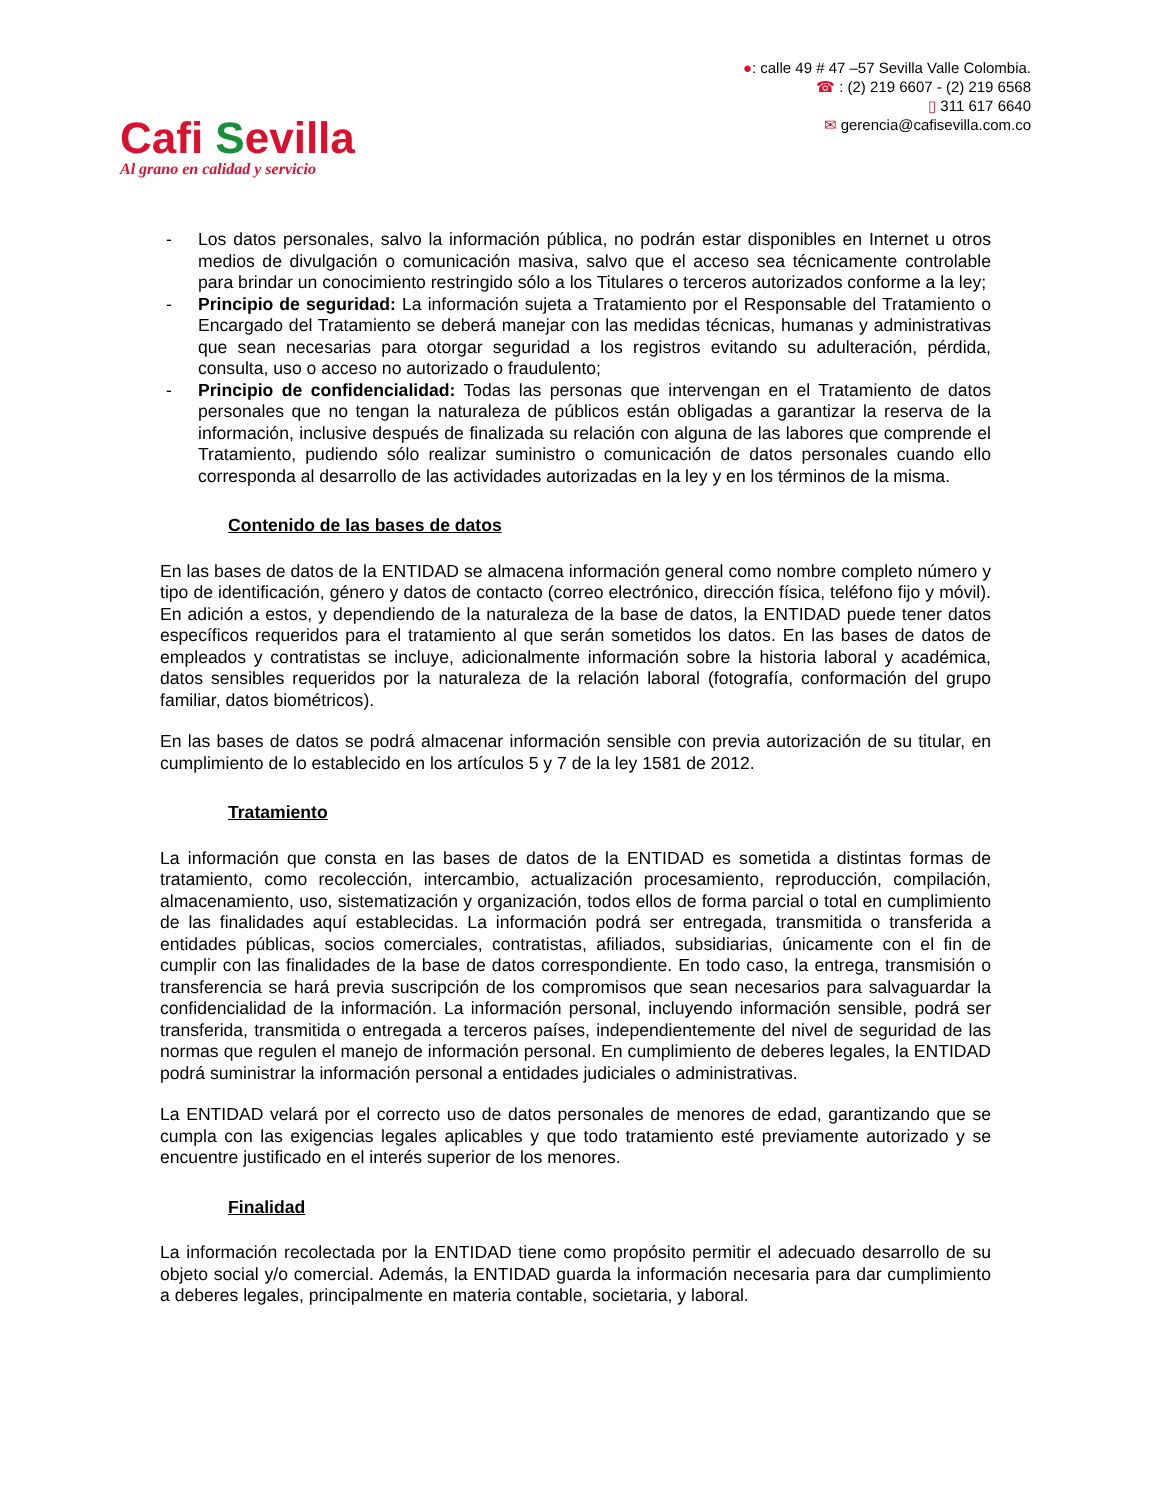Cafi Sevilla
Al grano en calidad y servicio
●: calle 49 # 47 –57 Sevilla Valle Colombia.
☎ : (2) 219 6607 - (2) 219 6568
▯ 311 617 6640
✉ gerencia@cafisevilla.com.co
- Los datos personales, salvo la información pública, no podrán estar disponibles en Internet u otros medios de divulgación o comunicación masiva, salvo que el acceso sea técnicamente controlable para brindar un conocimiento restringido sólo a los Titulares o terceros autorizados conforme a la ley;
- Principio de seguridad: La información sujeta a Tratamiento por el Responsable del Tratamiento o Encargado del Tratamiento se deberá manejar con las medidas técnicas, humanas y administrativas que sean necesarias para otorgar seguridad a los registros evitando su adulteración, pérdida, consulta, uso o acceso no autorizado o fraudulento;
- Principio de confidencialidad: Todas las personas que intervengan en el Tratamiento de datos personales que no tengan la naturaleza de públicos están obligadas a garantizar la reserva de la información, inclusive después de finalizada su relación con alguna de las labores que comprende el Tratamiento, pudiendo sólo realizar suministro o comunicación de datos personales cuando ello corresponda al desarrollo de las actividades autorizadas en la ley y en los términos de la misma.
Contenido de las bases de datos
En las bases de datos de la ENTIDAD se almacena información general como nombre completo número y tipo de identificación, género y datos de contacto (correo electrónico, dirección física, teléfono fijo y móvil). En adición a estos, y dependiendo de la naturaleza de la base de datos, la ENTIDAD puede tener datos específicos requeridos para el tratamiento al que serán sometidos los datos. En las bases de datos de empleados y contratistas se incluye, adicionalmente información sobre la historia laboral y académica, datos sensibles requeridos por la naturaleza de la relación laboral (fotografía, conformación del grupo familiar, datos biométricos).
En las bases de datos se podrá almacenar información sensible con previa autorización de su titular, en cumplimiento de lo establecido en los artículos 5 y 7 de la ley 1581 de 2012.
Tratamiento
La información que consta en las bases de datos de la ENTIDAD es sometida a distintas formas de tratamiento, como recolección, intercambio, actualización procesamiento, reproducción, compilación, almacenamiento, uso, sistematización y organización, todos ellos de forma parcial o total en cumplimiento de las finalidades aquí establecidas. La información podrá ser entregada, transmitida o transferida a entidades públicas, socios comerciales, contratistas, afiliados, subsidiarias, únicamente con el fin de cumplir con las finalidades de la base de datos correspondiente. En todo caso, la entrega, transmisión o transferencia se hará previa suscripción de los compromisos que sean necesarios para salvaguardar la confidencialidad de la información. La información personal, incluyendo información sensible, podrá ser transferida, transmitida o entregada a terceros países, independientemente del nivel de seguridad de las normas que regulen el manejo de información personal. En cumplimiento de deberes legales, la ENTIDAD podrá suministrar la información personal a entidades judiciales o administrativas.
La ENTIDAD velará por el correcto uso de datos personales de menores de edad, garantizando que se cumpla con las exigencias legales aplicables y que todo tratamiento esté previamente autorizado y se encuentre justificado en el interés superior de los menores.
Finalidad
La información recolectada por la ENTIDAD tiene como propósito permitir el adecuado desarrollo de su objeto social y/o comercial. Además, la ENTIDAD guarda la información necesaria para dar cumplimiento a deberes legales, principalmente en materia contable, societaria, y laboral.